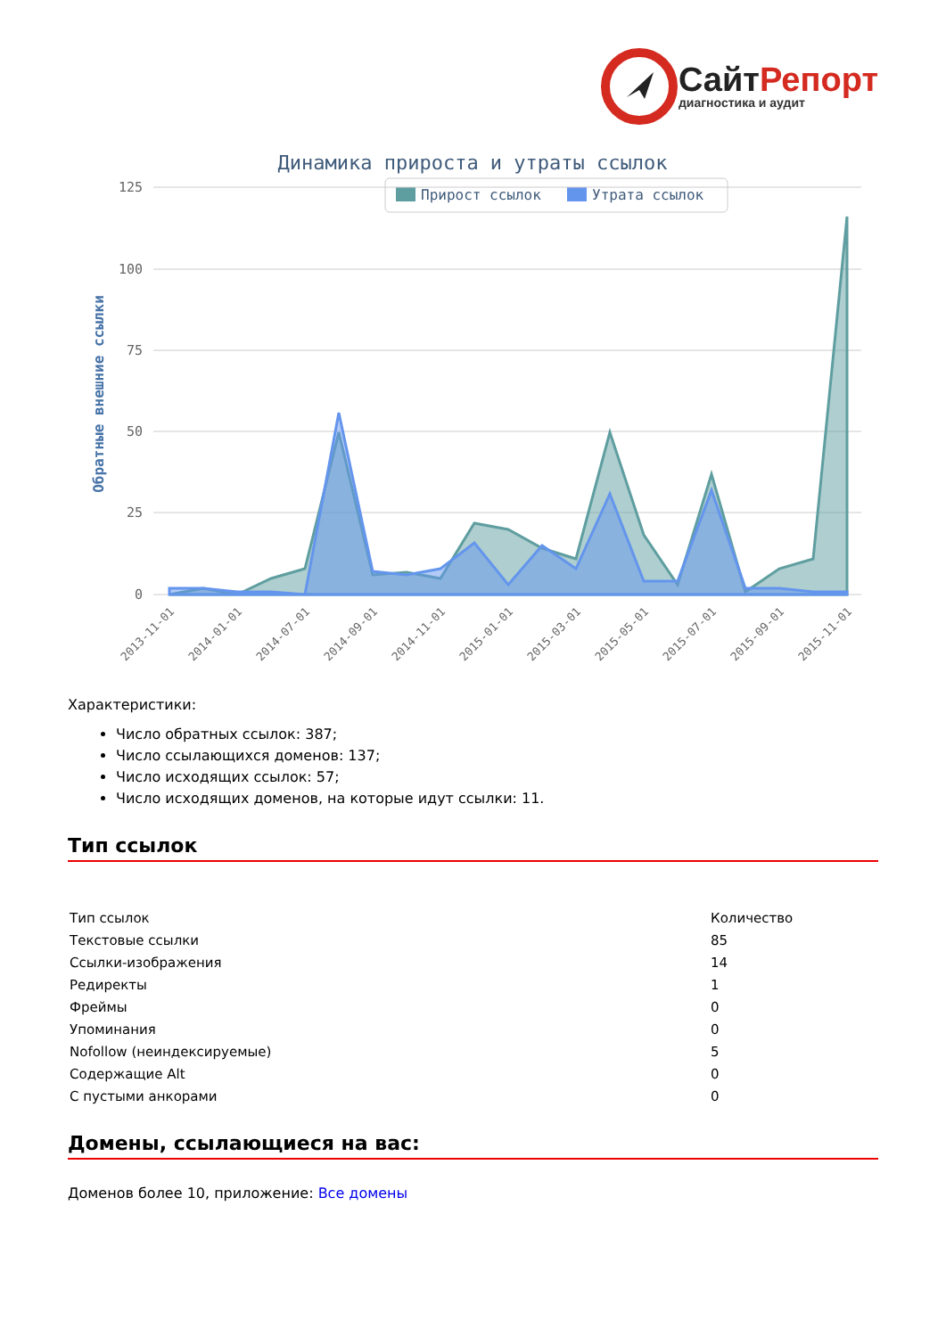Сайт Репорт
диагностика и аудит
Динамика прироста и утраты ссылок
Прирост ссылок
Утрата ссылок
125
100
75
50
25
0
Обратные внешние ссылки
2013-11-01
2014-01-01
2014-07-01
2014-09-01
2014-11-01
2015-01-01
2015-03-01
2015-05-01
2015-07-01
2015-09-01
2015-11-01
Характеристики:
Число обратных ссылок: 387;
Число ссылающихся доменов: 137;
Число исходящих ссылок: 57;
Число исходящих доменов, на которые идут ссылки: 11.
Тип ссылок
| Тип ссылок | Количество |
| --- | --- |
| Текстовые ссылки | 85 |
| Ссылки-изображения | 14 |
| Редиректы | 1 |
| Фреймы | 0 |
| Упоминания | 0 |
| Nofollow (неиндексируемые) | 5 |
| Содержащие Alt | 0 |
| С пустыми анкорами | 0 |
Домены, ссылающиеся на вас:
Доменов более 10, приложение: Все домены